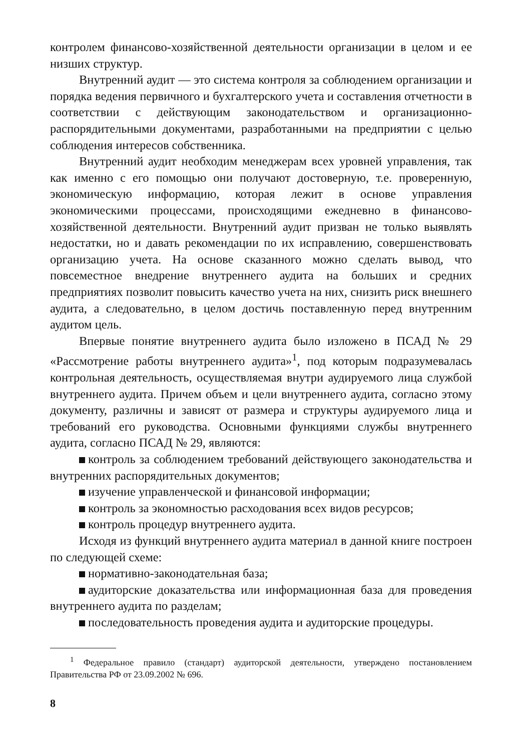контролем финансово-хозяйственной деятельности организации в целом и ее низших структур.
Внутренний аудит — это система контроля за соблюдением организации и порядка ведения первичного и бухгалтерского учета и составления отчетности в соответствии с действующим законодательством и организационно-распорядительными документами, разработанными на предприятии с целью соблюдения интересов собственника.
Внутренний аудит необходим менеджерам всех уровней управления, так как именно с его помощью они получают достоверную, т.е. проверенную, экономическую информацию, которая лежит в основе управления экономическими процессами, происходящими ежедневно в финансово-хозяйственной деятельности. Внутренний аудит призван не только выявлять недостатки, но и давать рекомендации по их исправлению, совершенствовать организацию учета. На основе сказанного можно сделать вывод, что повсеместное внедрение внутреннего аудита на больших и средних предприятиях позволит повысить качество учета на них, снизить риск внешнего аудита, а следовательно, в целом достичь поставленную перед внутренним аудитом цель.
Впервые понятие внутреннего аудита было изложено в ПСАД № 29 «Рассмотрение работы внутреннего аудита»<sup>1</sup>, под которым подразумевалась контрольная деятельность, осуществляемая внутри аудируемого лица службой внутреннего аудита. Причем объем и цели внутреннего аудита, согласно этому документу, различны и зависят от размера и структуры аудируемого лица и требований его руководства. Основными функциями службы внутреннего аудита, согласно ПСАД № 29, являются:
контроль за соблюдением требований действующего законодательства и внутренних распорядительных документов;
изучение управленческой и финансовой информации;
контроль за экономностью расходования всех видов ресурсов;
контроль процедур внутреннего аудита.
Исходя из функций внутреннего аудита материал в данной книге построен по следующей схеме:
нормативно-законодательная база;
аудиторские доказательства или информационная база для проведения внутреннего аудита по разделам;
последовательность проведения аудита и аудиторские процедуры.
<sup>1</sup> Федеральное правило (стандарт) аудиторской деятельности, утверждено постановлением Правительства РФ от 23.09.2002 № 696.
8